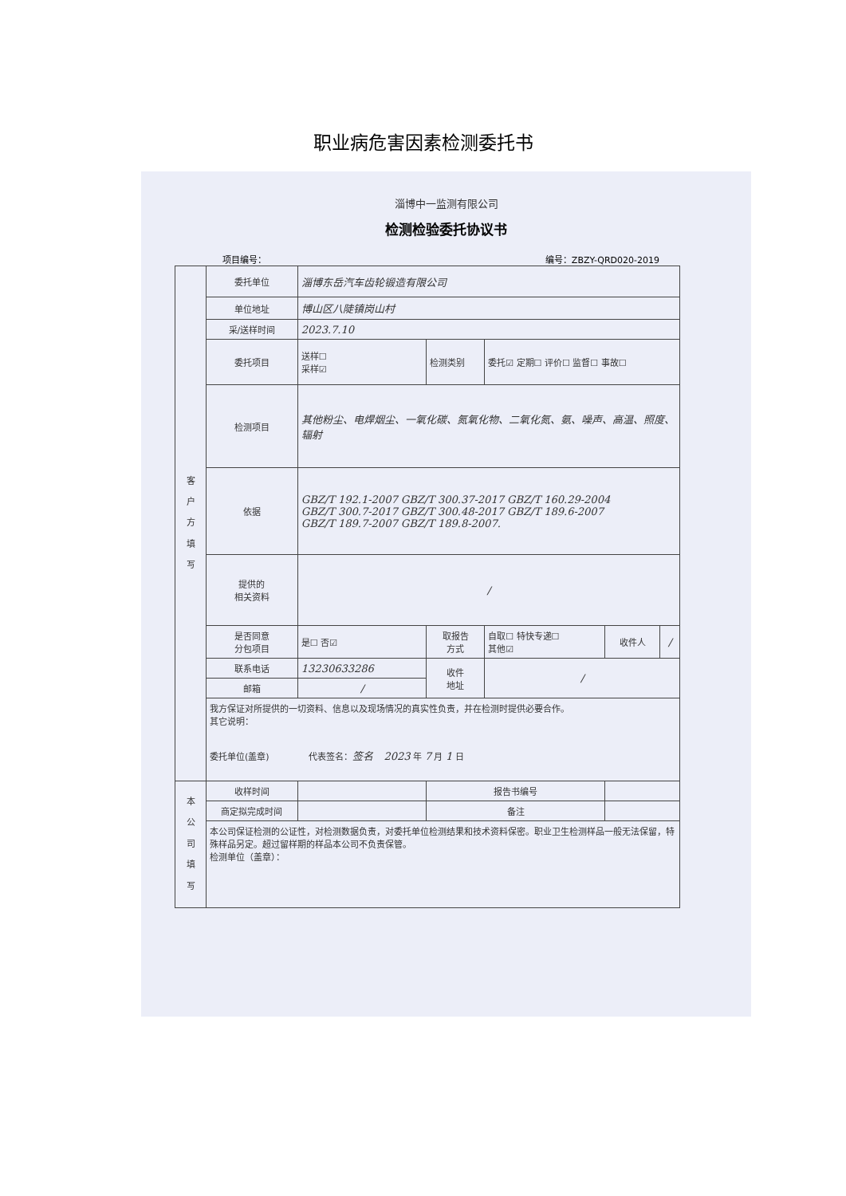职业病危害因素检测委托书
淄博中一监测有限公司
检测检验委托协议书
项目编号： 编号：ZBZY-QRD020-2019
| 客 户 方 填 写 | 委托单位 | 淄博东岳汽车齿轮锻造有限公司 | | | | |
| | 单位地址 | 博山区八陡镇岗山村 | | | | |
| | 采/送样时间 | 2023.7.10 | | | | |
| | 委托项目 | 送样☐ 采样☑ | 检测类别 | 委托☑ 定期☐ 评价☐ 监督☐ 事故☐ | | |
| | 检测项目 | 其他粉尘、电焊烟尘、一氧化碳、氮氧化物、二氧化氮、氨、噪声、高温、照度、辐射 | | | | |
| | 依据 | GBZ/T 192.1-2007 GBZ/T 300.37-2017 GBZ/T 160.29-2004 GBZ/T 300.7-2017 GBZ/T 300.48-2017 GBZ/T 189.6-2007 GBZ/T 189.7-2007 GBZ/T 189.8-2007. | | | | |
| | 提供的 相关资料 | / | | | | |
| | 是否同意 分包项目 | 是☐ 否☑ | 取报告 方式 | 自取☐ 特快专递☐ 其他☑ | 收件人 | / |
| | 联系电话 | 13230633286 | 收件 地址 | / | | |
| | 邮箱 | / | | | | |
| | 我方保证对所提供的一切资料、信息以及现场情况的真实性负责，并在检测时提供必要合作。 其它说明： 委托单位(盖章) 代表签名： 签名 2023 年 7 月 1 日 | | | | | |
| 本 公 司 填 写 | 收样时间 | | 报告书编号 | | | |
| | 商定拟完成时间 | | 备注 | | | |
| | 本公司保证检测的公证性，对检测数据负责，对委托单位检测结果和技术资料保密。职业卫生检测样品一般无法保留，特殊样品另定。超过留样期的样品本公司不负责保管。 检测单位（盖章）： | | | | | |